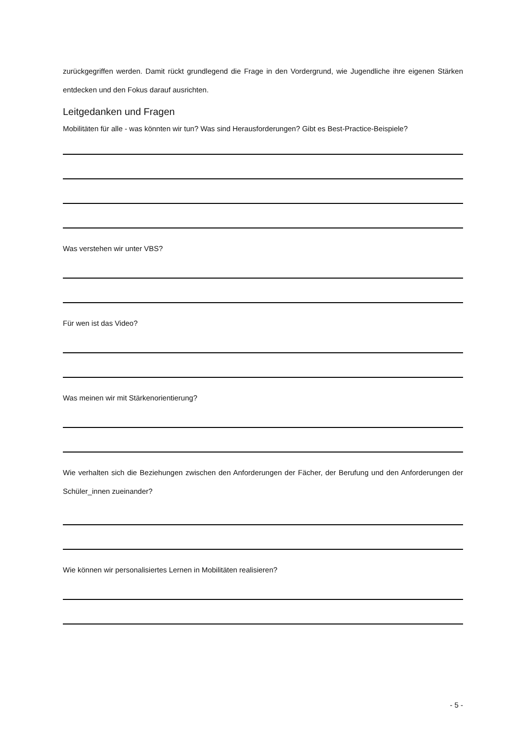zurückgegriffen werden. Damit rückt grundlegend die Frage in den Vordergrund, wie Jugendliche ihre eigenen Stärken entdecken und den Fokus darauf ausrichten.
Leitgedanken und Fragen
Mobilitäten für alle - was könnten wir tun? Was sind Herausforderungen? Gibt es Best-Practice-Beispiele?
Was verstehen wir unter VBS?
Für wen ist das Video?
Was meinen wir mit Stärkenorientierung?
Wie verhalten sich die Beziehungen zwischen den Anforderungen der Fächer, der Berufung und den Anforderungen der Schüler_innen zueinander?
Wie können wir personalisiertes Lernen in Mobilitäten realisieren?
- 5 -